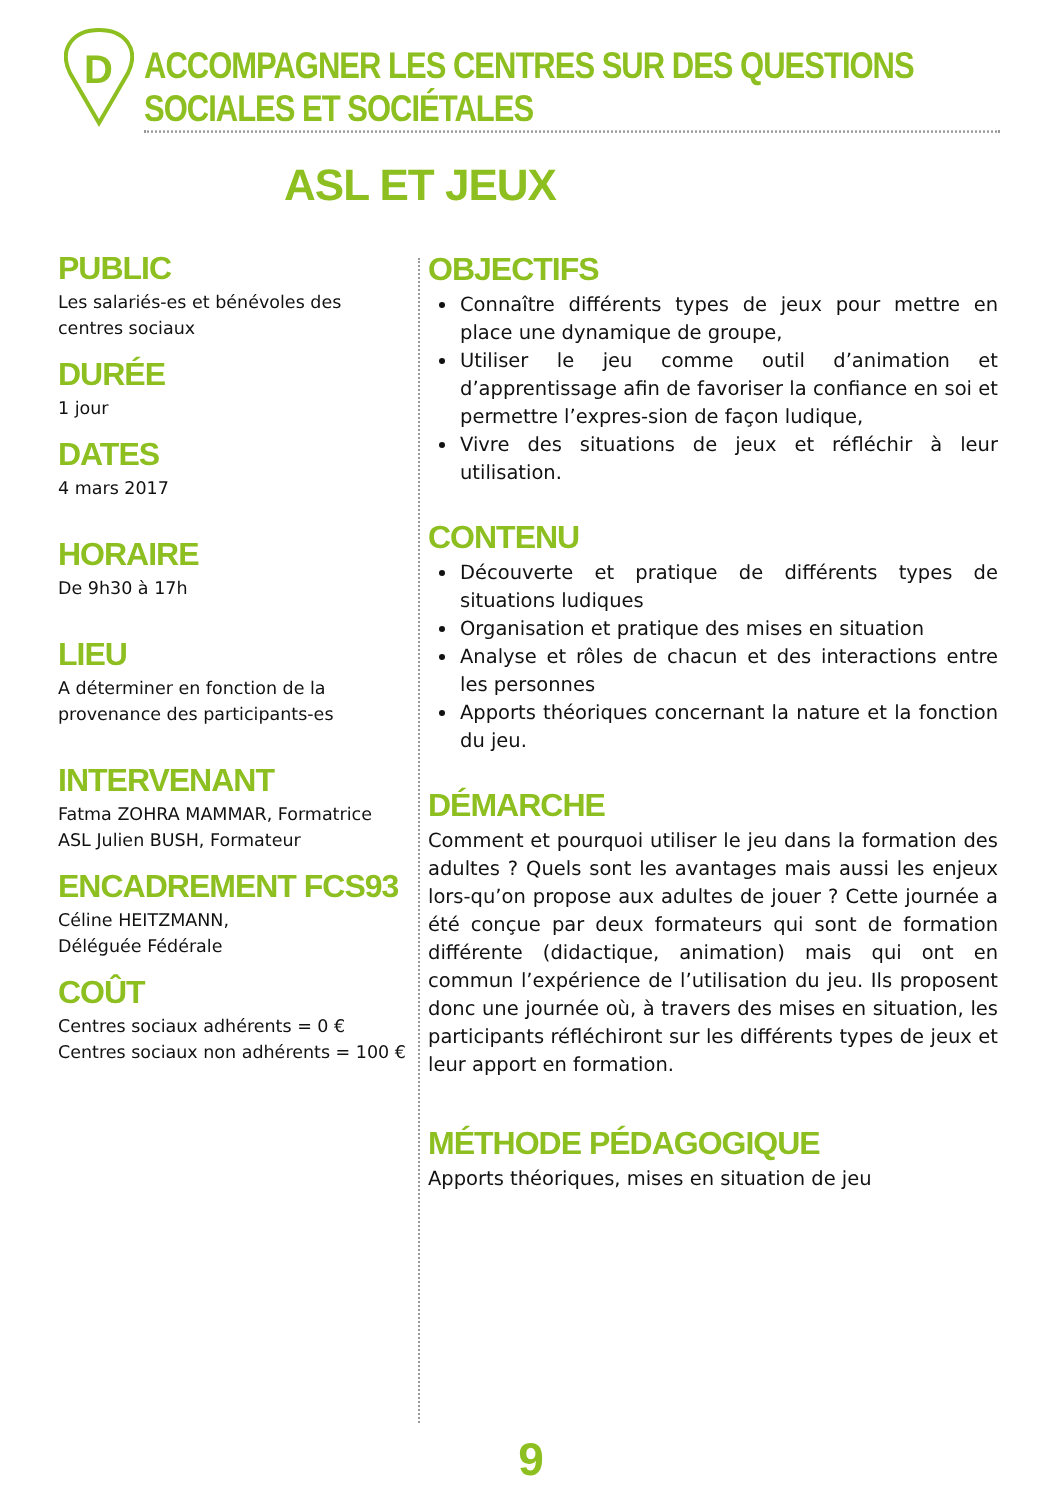D
ACCOMPAGNER LES CENTRES SUR DES QUESTIONS SOCIALES ET SOCIÉTALES
ASL ET JEUX
PUBLIC
Les salariés-es et bénévoles des centres sociaux
DURÉE
1 jour
DATES
4 mars 2017
HORAIRE
De 9h30 à 17h
LIEU
A déterminer en fonction de la provenance des participants-es
INTERVENANT
Fatma ZOHRA MAMMAR, Formatrice ASL Julien BUSH, Formateur
ENCADREMENT FCS93
Céline HEITZMANN,
Déléguée Fédérale
COÛT
Centres sociaux adhérents = 0 €
Centres sociaux non adhérents = 100 €
OBJECTIFS
Connaître différents types de jeux pour mettre en place une dynamique de groupe,
Utiliser le jeu comme outil d’animation et d’apprentissage afin de favoriser la confiance en soi et permettre l’expres-sion de façon ludique,
Vivre des situations de jeux et réfléchir à leur utilisation.
CONTENU
Découverte et pratique de différents types de situations ludiques
Organisation et pratique des mises en situation
Analyse et rôles de chacun et des interactions entre les personnes
Apports théoriques concernant la nature et la fonction du jeu.
DÉMARCHE
Comment et pourquoi utiliser le jeu dans la formation des adultes ? Quels sont les avantages mais aussi les enjeux lors-qu’on propose aux adultes de jouer ? Cette journée a été conçue par deux formateurs qui sont de formation différente (didactique, animation) mais qui ont en commun l’expérience de l’utilisation du jeu. Ils proposent donc une journée où, à travers des mises en situation, les participants réfléchiront sur les différents types de jeux et leur apport en formation.
MÉTHODE PÉDAGOGIQUE
Apports théoriques, mises en situation de jeu
9